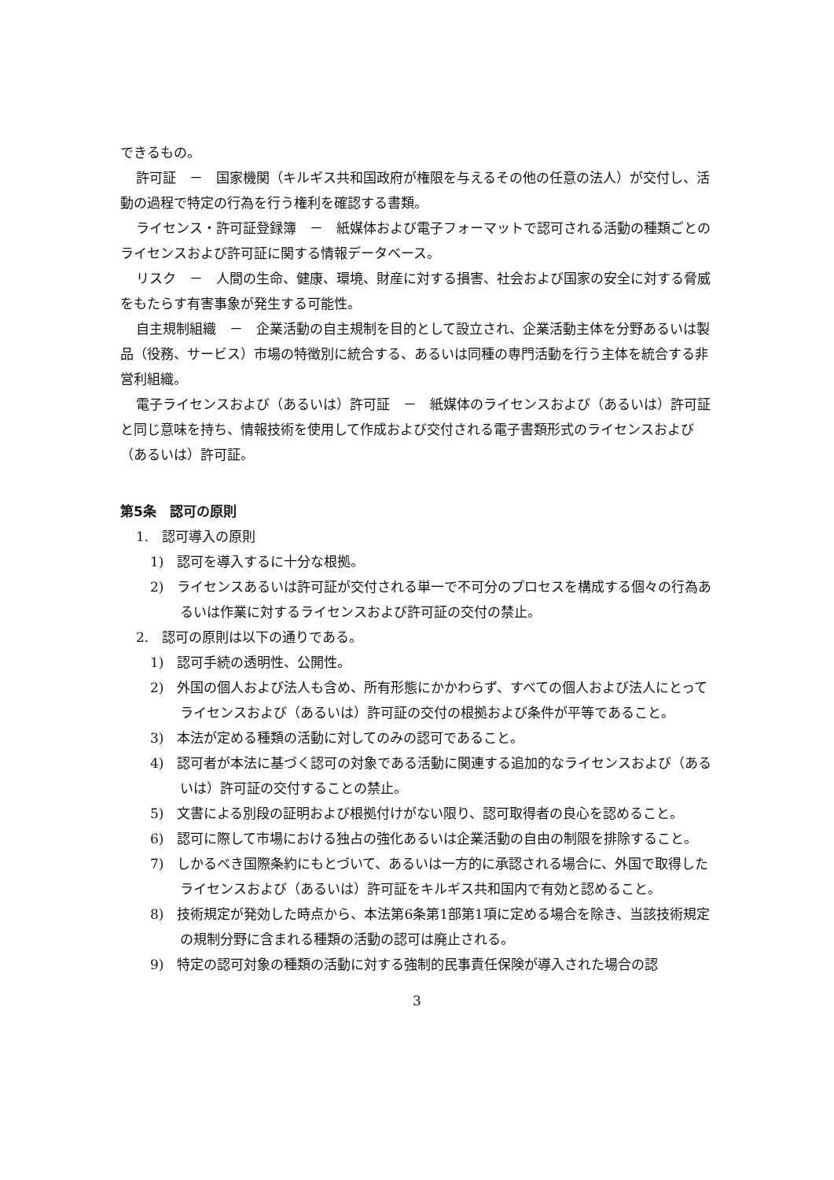できるもの。
許可証　－　国家機関（キルギス共和国政府が権限を与えるその他の任意の法人）が交付し、活動の過程で特定の行為を行う権利を確認する書類。
ライセンス・許可証登録簿　－　紙媒体および電子フォーマットで認可される活動の種類ごとのライセンスおよび許可証に関する情報データベース。
リスク　－　人間の生命、健康、環境、財産に対する損害、社会および国家の安全に対する脅威をもたらす有害事象が発生する可能性。
自主規制組織　－　企業活動の自主規制を目的として設立され、企業活動主体を分野あるいは製品（役務、サービス）市場の特徴別に統合する、あるいは同種の専門活動を行う主体を統合する非営利組織。
電子ライセンスおよび（あるいは）許可証　－　紙媒体のライセンスおよび（あるいは）許可証と同じ意味を持ち、情報技術を使用して作成および交付される電子書類形式のライセンスおよび（あるいは）許可証。
第5条　認可の原則
1.　認可導入の原則
1)　認可を導入するに十分な根拠。
2)　ライセンスあるいは許可証が交付される単一で不可分のプロセスを構成する個々の行為あるいは作業に対するライセンスおよび許可証の交付の禁止。
2.　認可の原則は以下の通りである。
1)　認可手続の透明性、公開性。
2)　外国の個人および法人も含め、所有形態にかかわらず、すべての個人および法人にとってライセンスおよび（あるいは）許可証の交付の根拠および条件が平等であること。
3)　本法が定める種類の活動に対してのみの認可であること。
4)　認可者が本法に基づく認可の対象である活動に関連する追加的なライセンスおよび（あるいは）許可証の交付することの禁止。
5)　文書による別段の証明および根拠付けがない限り、認可取得者の良心を認めること。
6)　認可に際して市場における独占の強化あるいは企業活動の自由の制限を排除すること。
7)　しかるべき国際条約にもとづいて、あるいは一方的に承認される場合に、外国で取得したライセンスおよび（あるいは）許可証をキルギス共和国内で有効と認めること。
8)　技術規定が発効した時点から、本法第6条第1部第1項に定める場合を除き、当該技術規定の規制分野に含まれる種類の活動の認可は廃止される。
9)　特定の認可対象の種類の活動に対する強制的民事責任保険が導入された場合の認
3